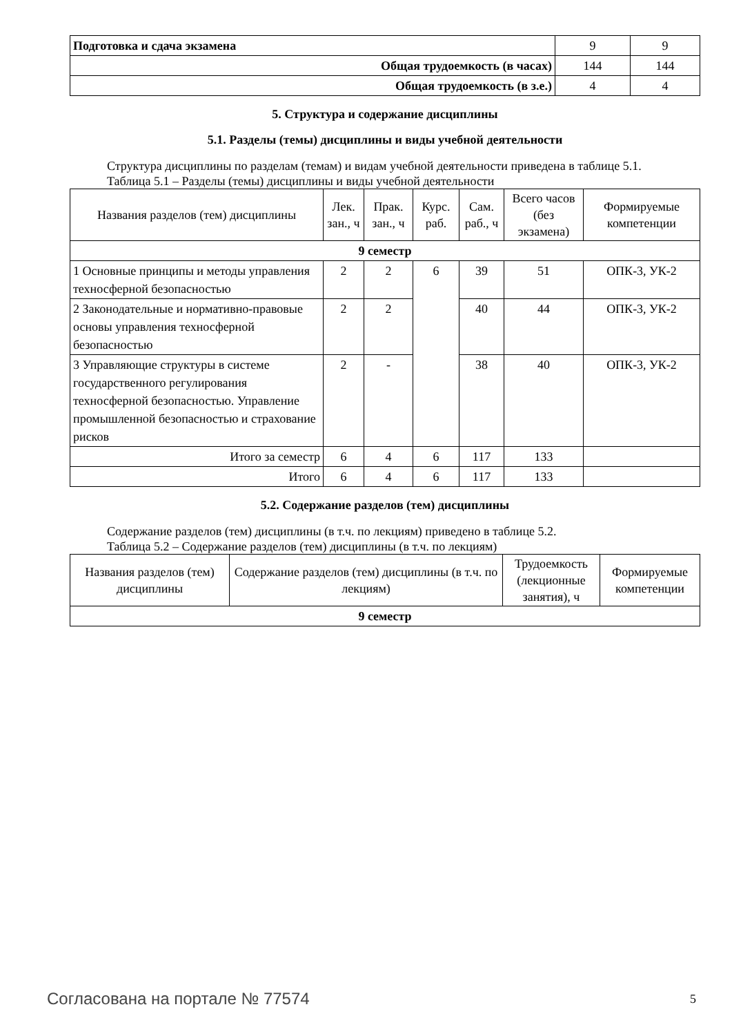| Подготовка и сдача экзамена | 9 | 9 |
| Общая трудоемкость (в часах) | 144 | 144 |
| Общая трудоемкость (в з.е.) | 4 | 4 |
5. Структура и содержание дисциплины
5.1. Разделы (темы) дисциплины и виды учебной деятельности
Структура дисциплины по разделам (темам) и видам учебной деятельности приведена в таблице 5.1.
Таблица 5.1 – Разделы (темы) дисциплины и виды учебной деятельности
| Названия разделов (тем) дисциплины | Лек. зан., ч | Прак. зан., ч | Курс. раб. | Сам. раб., ч | Всего часов (без экзамена) | Формируемые компетенции |
| --- | --- | --- | --- | --- | --- | --- |
| 9 семестр | | | | | | |
| 1 Основные принципы и методы управления техносферной безопасностью | 2 | 2 | 6 | 39 | 51 | ОПК-3, УК-2 |
| 2 Законодательные и нормативно-правовые основы управления техносферной безопасностью | 2 | 2 | | 40 | 44 | ОПК-3, УК-2 |
| 3 Управляющие структуры в системе государственного регулирования техносферной безопасностью. Управление промышленной безопасностью и страхование рисков | 2 | - | | 38 | 40 | ОПК-3, УК-2 |
| Итого за семестр | 6 | 4 | 6 | 117 | 133 | |
| Итого | 6 | 4 | 6 | 117 | 133 | |
5.2. Содержание разделов (тем) дисциплины
Содержание разделов (тем) дисциплины (в т.ч. по лекциям) приведено в таблице 5.2.
Таблица 5.2 – Содержание разделов (тем) дисциплины (в т.ч. по лекциям)
| Названия разделов (тем) дисциплины | Содержание разделов (тем) дисциплины (в т.ч. по лекциям) | Трудоемкость (лекционные занятия), ч | Формируемые компетенции |
| --- | --- | --- | --- |
| 9 семестр | | | |
Согласована на портале № 77574 5